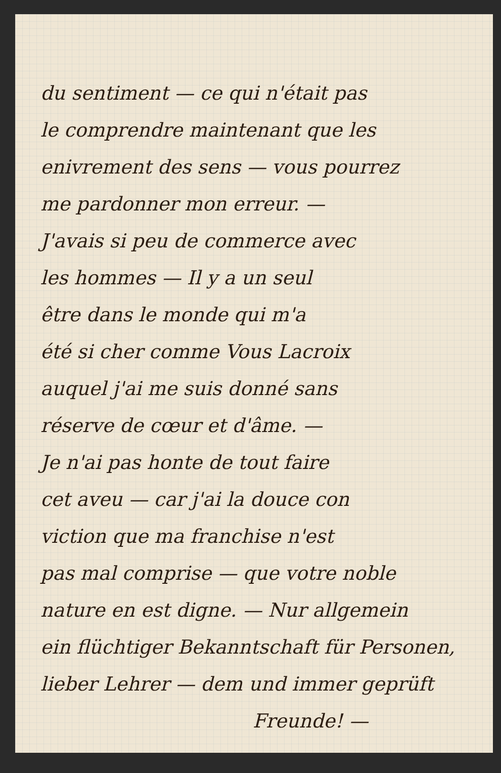du sentiment — ce qui n'était pas
le comprendre maintenant que les
enivrement des sens — vous pourrez
me pardonner mon erreur. —
J'avais si peu de commerce avec
les hommes — Il y a un seul
être dans le monde qui m'a
été si cher comme Vous Lacroix
auquel j'ai me suis donné sans
réserve de cœur et d'âme. —
Je n'ai pas honte de tout faire
cet aveu — car j'ai la douce con
viction que ma franchise n'est
pas mal comprise — que votre noble
nature en est digne. — Nur allgemein
ein flüchtiger Bekanntschaft für Personen,
lieber Lehrer — dem und immer geprüft
Freunde! —